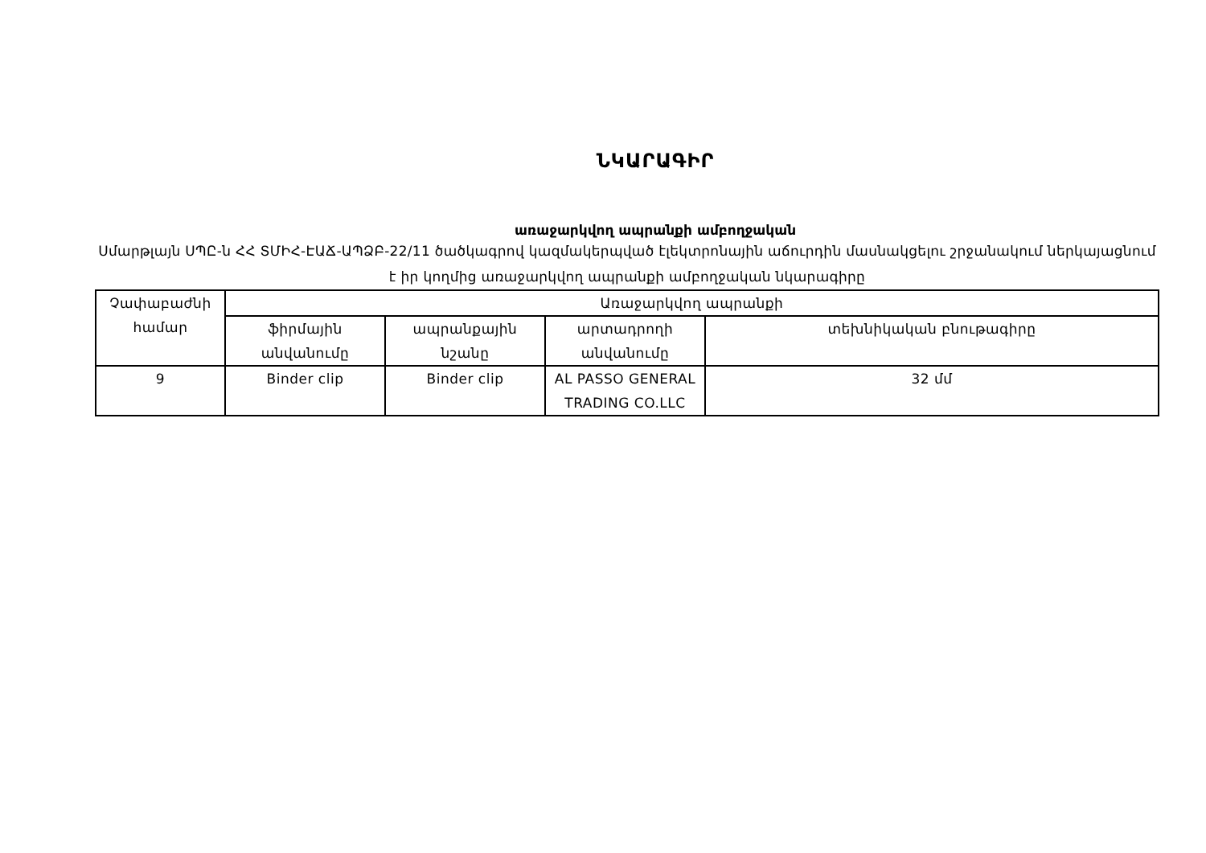ՆԿԱՐԱԳԻՐ
առաջարկվող ապրանքի ամբողջական
Սմարթլայն ՍՊԸ-ն ՀՀ ՏՄԻՀ-ԷԱՃ-ԱՊՁԲ-22/11 ծածկագրով կազմակերպված էլեկտրոնային աճուրդին մասնակցելու շրջանակում ներկայացնում է իր կողմից առաջարկվող ապրանքի ամբողջական նկարագիրը
| Չափաբաժնի համար | Առաջարկվող ապրանքի | | | |
| --- | --- | --- | --- | --- |
| | ֆիրմային անվանումը | ապրանքային նշանը | արտադրողի անվանումը | տեխնիկական բնութագիրը |
| 9 | Binder clip | Binder clip | AL PASSO GENERAL TRADING CO.LLC | 32 մմ |